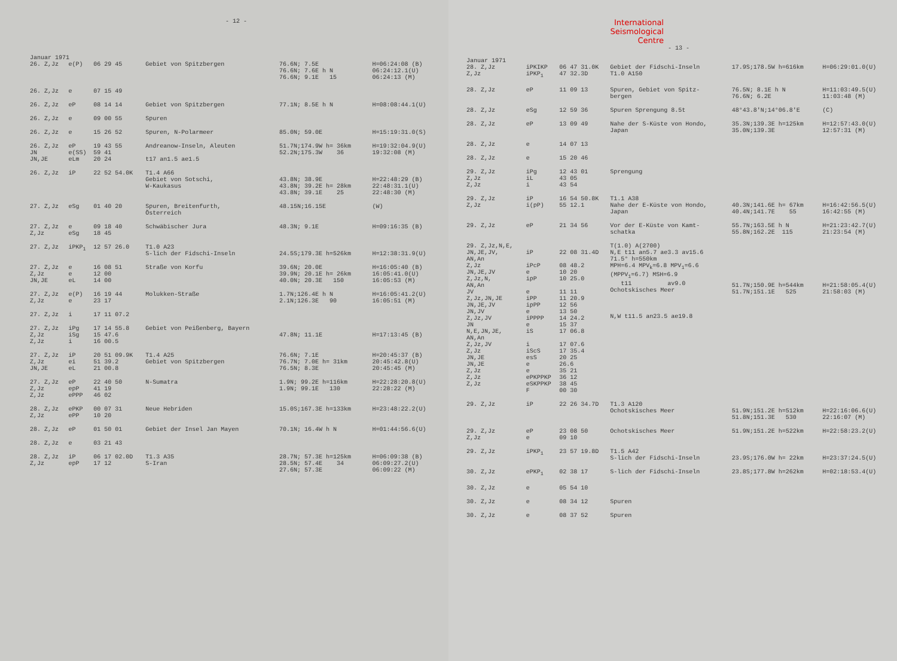- 12 -
Januar 1971
| 26. Z,Jz | e(P) | 06 29 45 | Gebiet von Spitzbergen | 76.6N; 7.5E 76.6N; 7.6E h N 76.6N; 9.1E 15 | H=06:24:08 (B) 06:24:12.1(U) 06:24:13 (M) |
| 26. Z,Jz | e | 07 15 49 | | | |
| 26. Z,Jz | eP | 08 14 14 | Gebiet von Spitzbergen | 77.1N; 8.5E h N | H=08:08:44.1(U) |
| 26. Z,Jz | e | 09 00 55 | Spuren | | |
| 26. Z,Jz | e | 15 26 52 | Spuren, N-Polarmeer | 85.0N; 59.0E | H=15:19:31.0(S) |
| 26. Z,Jz JN JN,JE | eP e(SS) eLm | 19 43 55 59 41 20 24 | Andreanow-Inseln, Aleuten t17 an1.5 ae1.5 | 51.7N;174.9W h= 36km 52.2N;175.3W 36 | H=19:32:04.9(U) 19:32:08 (M) |
| 26. Z,Jz | iP | 22 52 54.0K | T1.4 A66 Gebiet von Sotschi, W-Kaukasus | 43.8N; 38.9E 43.8N; 39.2E h= 28km 43.8N; 39.1E 25 | H=22:48:29 (B) 22:48:31.1(U) 22:48:30 (M) |
| 27. Z,Jz | eSg | 01 40 20 | Spuren, Breitenfurth, Österreich | 48.15N;16.15E | (W) |
| 27. Z,Jz Z,Jz | e eSg | 09 18 40 18 45 | Schwäbischer Jura | 48.3N; 9.1E | H=09:16:35 (B) |
| 27. Z,Jz | iPKP<sub>1</sub> | 12 57 26.0 | T1.0 A23 S-lich der Fidschi-Inseln | 24.5S;179.3E h=526km | H=12:38:31.9(U) |
| 27. Z,Jz Z,Jz JN,JE | e e eL | 16 08 51 12 00 14 00 | Straße von Korfu | 39.6N; 20.0E 39.9N; 20.1E h= 26km 40.0N; 20.3E 150 | H=16:05:40 (B) 16:05:41.0(U) 16:05:53 (M) |
| 27. Z,Jz Z,Jz | e(P) e | 16 19 44 23 17 | Molukken-Straße | 1.7N;126.4E h N 2.1N;126.3E 90 | H=16:05:41.2(U) 16:05:51 (M) |
| 27. Z,Jz | i | 17 11 07.2 | | | |
| 27. Z,Jz Z,Jz Z,Jz | iPg iSg i | 17 14 55.8 15 47.6 16 00.5 | Gebiet von Peißenberg, Bayern | 47.8N; 11.1E | H=17:13:45 (B) |
| 27. Z,Jz Z,Jz JN,JE | iP ei eL | 20 51 09.9K 51 39.2 21 00.8 | T1.4 A25 Gebiet von Spitzbergen | 76.6N; 7.1E 76.7N; 7.0E h= 31km 76.5N; 8.3E | H=20:45:37 (B) 20:45:42.8(U) 20:45:45 (M) |
| 27. Z,Jz Z,Jz Z,Jz | eP epP ePPP | 22 40 50 41 19 46 02 | N-Sumatra | 1.9N; 99.2E h=116km 1.9N; 99.1E 130 | H=22:28:20.8(U) 22:28:22 (M) |
| 28. Z,Jz Z,Jz | ePKP ePP | 00 07 31 10 20 | Neue Hebriden | 15.0S;167.3E h=133km | H=23:48:22.2(U) |
| 28. Z,Jz | eP | 01 50 01 | Gebiet der Insel Jan Mayen | 70.1N; 16.4W h N | H=01:44:56.6(U) |
| 28. Z,Jz | e | 03 21 43 | | | |
| 28. Z,Jz Z,Jz | iP epP | 06 17 02.0D 17 12 | T1.3 A35 S-Iran | 28.7N; 57.3E h=125km 28.5N; 57.4E 34 27.6N; 57.3E | H=06:09:38 (B) 06:09:27.2(U) 06:09:22 (M) |
International
Seismological
Centre
- 13 -
Januar 1971
| 28. Z,Jz Z,Jz | iPKIKP iPKP<sub>1</sub> | 06 47 31.0K 47 32.3D | Gebiet der Fidschi-Inseln T1.0 A150 | 17.9S;178.5W h=616km | H=06:29:01.0(U) |
| 28. Z,Jz | eP | 11 09 13 | Spuren, Gebiet von Spitz- bergen | 76.5N; 8.1E h N 76.6N; 6.2E | H=11:03:49.5(U) 11:03:48 (M) |
| 28. Z,Jz | eSg | 12 59 36 | Spuren Sprengung 8.5t | 48°43.8'N;14°06.8'E | (C) |
| 28. Z,Jz | eP | 13 09 49 | Nahe der S-Küste von Hondo, Japan | 35.3N;139.3E h=125km 35.0N;139.3E | H=12:57:43.0(U) 12:57:31 (M) |
| 28. Z,Jz | e | 14 07 13 | | | |
| 28. Z,Jz | e | 15 20 46 | | | |
| 29. Z,Jz Z,Jz Z,Jz | iPg iL i | 12 43 01 43 05 43 54 | Sprengung | | |
| 29. Z,Jz Z,Jz | iP i(pP) | 16 54 50.8K 55 12.1 | T1.1 A38 Nahe der E-Küste von Hondo, Japan | 40.3N;141.6E h= 67km 40.4N;141.7E 55 | H=16:42:56.5(U) 16:42:55 (M) |
| 29. Z,Jz | eP | 21 34 56 | Vor der E-Küste von Kamt- schatka | 55.7N;163.5E h N 55.8N;162.2E 115 | H=21:23:42.7(U) 21:23:54 (M) |
| 29. Z,Jz,N,E, JN,JE,JV, AN,An Z,Jz JN,JE,JV Z,Jz,N, AN,An JV Z,Jz,JN,JE JN,JE,JV JN,JV Z,Jz,JV JN N,E,JN,JE, AN,An Z,Jz,JV Z,Jz JN,JE JN,JE Z,Jz Z,Jz Z,Jz | iP iPcP e ipP e iPP ipPP e iPPPP e iS i iScS esS e e ePKPPKP eSKPPKP F | 22 08 31.4D 08 48.2 10 20 10 25.0 11 11 11 20.9 12 56 13 50 14 24.2 15 37 17 06.8 17 07.6 17 35.4 20 25 26.6 35 21 36 12 38 45 00 30 | T(1.0) A(2700) N,E t11 an5.7 ae3.3 av15.6 71.5° h=550km MPH=6.4 MPV<sub>k</sub>=6.8 MPV<sub>1</sub>=6.6 (MPPV<sub>1</sub>=6.7) MSH=6.9 t11 av9.0 Ochotskisches Meer N,W t11.5 an23.5 ae19.8 | 51.7N;150.9E h=544km 51.7N;151.1E 525 | H=21:58:05.4(U) 21:58:03 (M) |
| 29. Z,Jz | iP | 22 26 34.7D | T1.3 A120 Ochotskisches Meer | 51.9N;151.2E h=512km 51.8N;151.3E 530 | H=22:16:06.6(U) 22:16:07 (M) |
| 29. Z,Jz Z,Jz | eP e | 23 08 50 09 10 | Ochotskisches Meer | 51.9N;151.2E h=522km | H=22:58:23.2(U) |
| 29. Z,Jz | iPKP<sub>1</sub> | 23 57 19.8D | T1.5 A42 S-lich der Fidschi-Inseln | 23.9S;176.0W h= 22km | H=23:37:24.5(U) |
| 30. Z,Jz | ePKP<sub>1</sub> | 02 38 17 | S-lich der Fidschi-Inseln | 23.8S;177.8W h=262km | H=02:18:53.4(U) |
| 30. Z,Jz | e | 05 54 10 | | | |
| 30. Z,Jz | e | 08 34 12 | Spuren | | |
| 30. Z,Jz | e | 08 37 52 | Spuren | | |